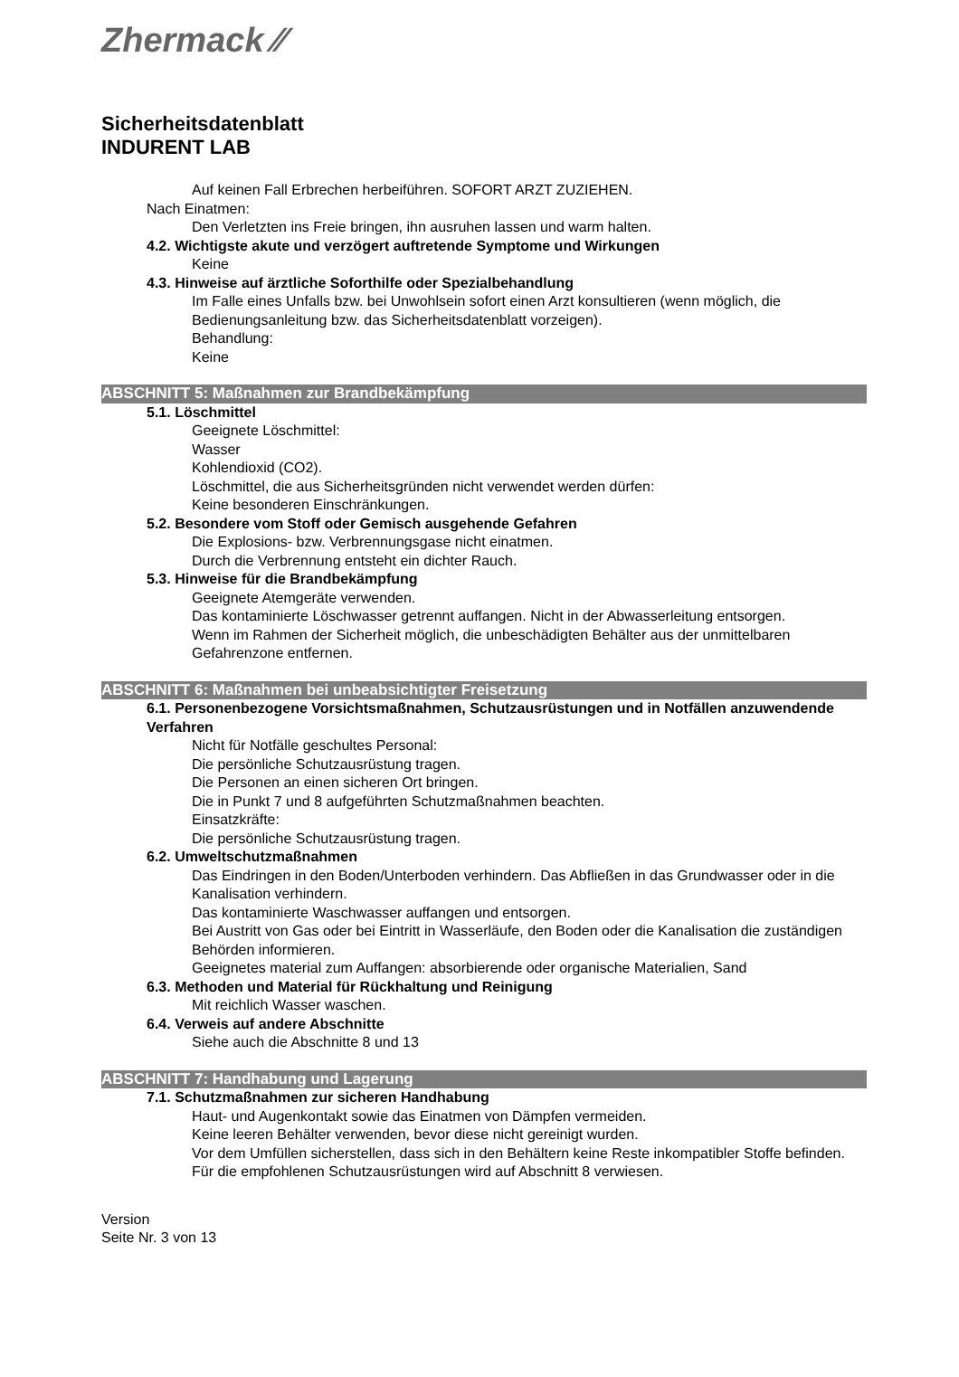Zhermack ⁄⁄
Sicherheitsdatenblatt
INDURENT LAB
Auf keinen Fall Erbrechen herbeiführen. SOFORT ARZT ZUZIEHEN.
Nach Einatmen:
Den Verletzten ins Freie bringen, ihn ausruhen lassen und warm halten.
4.2. Wichtigste akute und verzögert auftretende Symptome und Wirkungen
Keine
4.3. Hinweise auf ärztliche Soforthilfe oder Spezialbehandlung
Im Falle eines Unfalls bzw. bei Unwohlsein sofort einen Arzt konsultieren (wenn möglich, die Bedienungsanleitung bzw. das Sicherheitsdatenblatt vorzeigen).
Behandlung:
Keine
ABSCHNITT 5: Maßnahmen zur Brandbekämpfung
5.1. Löschmittel
Geeignete Löschmittel:
Wasser
Kohlendioxid (CO2).
Löschmittel, die aus Sicherheitsgründen nicht verwendet werden dürfen:
Keine besonderen Einschränkungen.
5.2. Besondere vom Stoff oder Gemisch ausgehende Gefahren
Die Explosions- bzw. Verbrennungsgase nicht einatmen.
Durch die Verbrennung entsteht ein dichter Rauch.
5.3. Hinweise für die Brandbekämpfung
Geeignete Atemgeräte verwenden.
Das kontaminierte Löschwasser getrennt auffangen. Nicht in der Abwasserleitung entsorgen.
Wenn im Rahmen der Sicherheit möglich, die unbeschädigten Behälter aus der unmittelbaren Gefahrenzone entfernen.
ABSCHNITT 6: Maßnahmen bei unbeabsichtigter Freisetzung
6.1. Personenbezogene Vorsichtsmaßnahmen, Schutzausrüstungen und in Notfällen anzuwendende Verfahren
Nicht für Notfälle geschultes Personal:
Die persönliche Schutzausrüstung tragen.
Die Personen an einen sicheren Ort bringen.
Die in Punkt 7 und 8 aufgeführten Schutzmaßnahmen beachten.
Einsatzkräfte:
Die persönliche Schutzausrüstung tragen.
6.2. Umweltschutzmaßnahmen
Das Eindringen in den Boden/Unterboden verhindern. Das Abfließen in das Grundwasser oder in die Kanalisation verhindern.
Das kontaminierte Waschwasser auffangen und entsorgen.
Bei Austritt von Gas oder bei Eintritt in Wasserläufe, den Boden oder die Kanalisation die zuständigen Behörden informieren.
Geeignetes material zum Auffangen: absorbierende oder organische Materialien, Sand
6.3. Methoden und Material für Rückhaltung und Reinigung
Mit reichlich Wasser waschen.
6.4. Verweis auf andere Abschnitte
Siehe auch die Abschnitte 8 und 13
ABSCHNITT 7: Handhabung und Lagerung
7.1. Schutzmaßnahmen zur sicheren Handhabung
Haut- und Augenkontakt sowie das Einatmen von Dämpfen vermeiden.
Keine leeren Behälter verwenden, bevor diese nicht gereinigt wurden.
Vor dem Umfüllen sicherstellen, dass sich in den Behältern keine Reste inkompatibler Stoffe befinden.
Für die empfohlenen Schutzausrüstungen wird auf Abschnitt 8 verwiesen.
Version
Seite Nr. 3 von 13